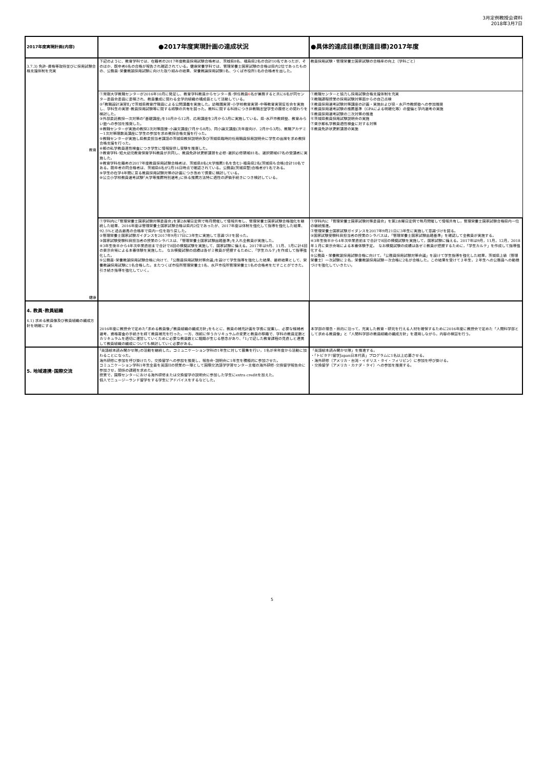3月定例教授会資料
2018年3月7日
| 2017年度実現計画(内容) | ●2017年度実現計画の達成状況 | ●具体的達成目標(到達目標)2017年度 |
| --- | --- | --- |
| 3.7.3) 免許･資格等取得並びに採用試験合格支援体制を充実 教育 健康 | 下記のように、教育学科では、在籍者の2017年度教員採用試験合格者は、茨城県8名、福島県2名の合計10名であったが、そのほか、既卒者6名の合格が報告され確認されている。健康栄養学科では、管理栄養士国家試験の合格は県内2位であったものの、公務員･栄養教諭採用試験に向けた取り組みの結果、栄養教論採用試験1名、つくば市役所1名の合格者を出した。 | 教員採用試験・管理栄養士国家試験の合格率の向上（学科ごと） |
| | ①常磐大学教職センターが2016年10月に発足し、教育学科教員からセンター長･併任教員 6 名が兼務すると共に6名が同センター委員会委員に委嘱され、教員養成に関わる全学的組織の構成員として活動している。 ②｢教職設計演習Ⅱ｣で茨城県教育庁職員による公開講義を実施した。幼稚園実習･小学校教育実習･中等教育実習反省会を実施し、学科生の実習･教員採用試験等に関する経験の共有を図った。教科に関する科目につき非教職志望学生の履修との関わりを検討した。 ③外部委託教採一次対策の｢基礎講座｣を10月から12月、応用講座を2月から3月に実施している。県･水戸市教師塾、教育みらい塾への参加を推奨した。 ④教職センターが実施の教採2次対策面接･小論文講座(7月から8月)、同小論文講座(次年度向け、2月から3月)、教職アカデミー1次対策理数英講座に学生の参加を求め教採合格支援を行った。 ⑤教職センターが実施し県教委担当者講話の茨城県教採説明会及び茨城県臨時的任用職員採用説明会に学生の出席を求め教採合格支援を行った。 ⑥都の私学教員適性検査につき学生に情報提供し受験を推奨した。 ⑦教育学科･短大幼児教育保育学科教員が共同し、教員免許状更新講習を必修･選択必修領域81名、選択領域67名の受講者に実施した。 ⑧教育学科在籍者の2017年度教員採用試験合格者は、茨城県8名(大学推薦1名を含む)･福島県2名(茨城県も合格)合計10名である。既卒者の同合格者は、茨城県6名が2月16日時点で確認されている。公務員(茨城県警)合格者が1名である。 ⑨学生の在学4年間に亘る教員採用試験対策の計画につき改めて慎重に検討している。 ⑩公立小学校教員選考試験｢大学等推薦特別選考｣に係る推薦方法特に適性の評価手続きにつき検討している。 | ①教職センターと協力し採用試験合格支援体制を充実 ②教職課程授業の採用試験対策面からの自己点検 ③教員採用選考試験対策講座の計画・実施および県・水戸市教師塾への参加推奨 ④教員採用選考試験の推薦基準（GPAによる明確化等）の整備と学内選考の実施 ⑤教員採用選考試験の二次対策の推進 ⑥茨城県教員採用試験説明会の実施 ⑦東京都私学教員適性検査に対する対策 ⑧教員免許状更新講習の実施 |
| | ①学科内に｢管理栄養士国家試験対策委員会｣を第2水曜日定例で毎月開催して情報共有し、管理栄養士国家試験合格強化を継続した結果、2016年度は管理栄養士国家試験合格は県内2位であったが、2017年度は体制を強化して指導を強化した結果、92.5%と過去最高の合格率で県内一位を取り戻した。 ②管理栄養士国家試験ガイダンスを2017年9月17日に3年生に実施して意識づけを図った。 ③国家試験受験科目担当者の授業のシラバスは、｢管理栄養士国家試験出題基準｣を入れ全教員が実施した。 ④3年生後半から4年次卒業直前まで合計で8回の模擬試験を実施して、国家試験に備える。2017年は9月、11月、1月に計4回の東京会場による本番体験を実施した。 なお模擬試験の成績は各ゼミ教員が把握するために、｢学生カルテ｣を作成して指導強化した。 ⑤公務員･栄養教諭採用試験合格に向けて、｢公務員採用試験対策会議｣を設けて学生指導を強化した結果、最終結果として、栄養教論採用試験に1名合格した。またつくば市役所管理栄養士1名、水戸市役所管理栄養士1名の合格者をだすことができた。引き続き指導を強化していく。 | ①学科内に「管理栄養士国家試験対策委員会」を第2水曜日定例で毎月開催して情報共有し，管理栄養士国家試験合格県内一位の継続推進。 ②管理栄養士国家試験ガイダンスを2017年9月21日に3年生に実施して意識づけを図る。 ③国家試験受験科目担当者の授業のシラバスは，「管理栄養士国家試験出題基準」を確認して全教員が実施する。 ④3年生後半から4年次卒業直前まで合計で8回の模擬試験を実施して，国家試験に備える。2017年は9月，11月，12月，2018年１月に東京会場による本番体験予定。 なお模擬試験の成績は各ゼミ教員が把握するために，「学生カルテ」を作成して指導強化する。 ⑤公務員・栄養教諭採用試験合格に向けて，「公務員採用試験対策会議」を設けて学生指導を強化した結果，茨城県上級（管理栄養士）一次試験に２名，栄養教諭採用試験一次合格に2名が合格した。この結果を受けて３年生，２年生への公務員への動機づけを強化していきたい。 |
| 4. 教員･教員組織 4.1) 求める教員像及び教員組織の編成方針を明確にする | 2016年度に教授会で定めた｢求める教員像｣｢教員組織の編成方針｣をもとに、教員の補充計画を学長に提案し、必要な候補者選考、資格審査の手続きを経て教員補充を行った。一方、改組に伴うカリキュラムの変更と教員の移籍で、学科の教員定数とカリキュラムを適切に運営していくために必要な教員数とに齟齬が生じる懸念があり、｢1｣で記した教育課程の見直しと連携して教員組織の編成についても検討していく必要がある。 | 本学部の理念・目的に沿って，充実した教育・研究を行える人材を確保するために2016年度に教授会で定めた「人間科学部として求める教員像」と「人間科学部の教員組織の編成方針」を運用しながら，内容の検証を行う。 |
| 5. 地域連携･国際交流 | ｢英語絵本読み聞かせ隊｣の活動を継続した。コミュニケーション学科の1年生に対して募集を行い，1名が来年度から活動に加わることになった。 海外研修に参加を呼び掛けたり，交換留学への参加を推奨し，報告会･説明会に1年生を積極的に参加させた。 コミュニケーション学科1年生全員を英語IIの授業の一環として国際交流語学学習センター主催の海外研修･交換留学報告会に参加させ，関係の課題を求めた。 授業で，国際センターにおける海外研修または交換留学の説明会に参加した学生にextra creditを加えた。 個人でニュージーランド留学をする学生にアドバイスをするなどした。 | 「英語絵本読み聞かせ隊」を推進する。 ・「トビタテ!留学Japan日本代表」プログラムに1名以上応募させる。 ・海外研修（アメリカ・台湾・イギリス・タイ・フィリピン）に参加を呼び掛ける。 ・交換留学（アメリカ・カナダ・タイ）への参加を推奨する。 |
5